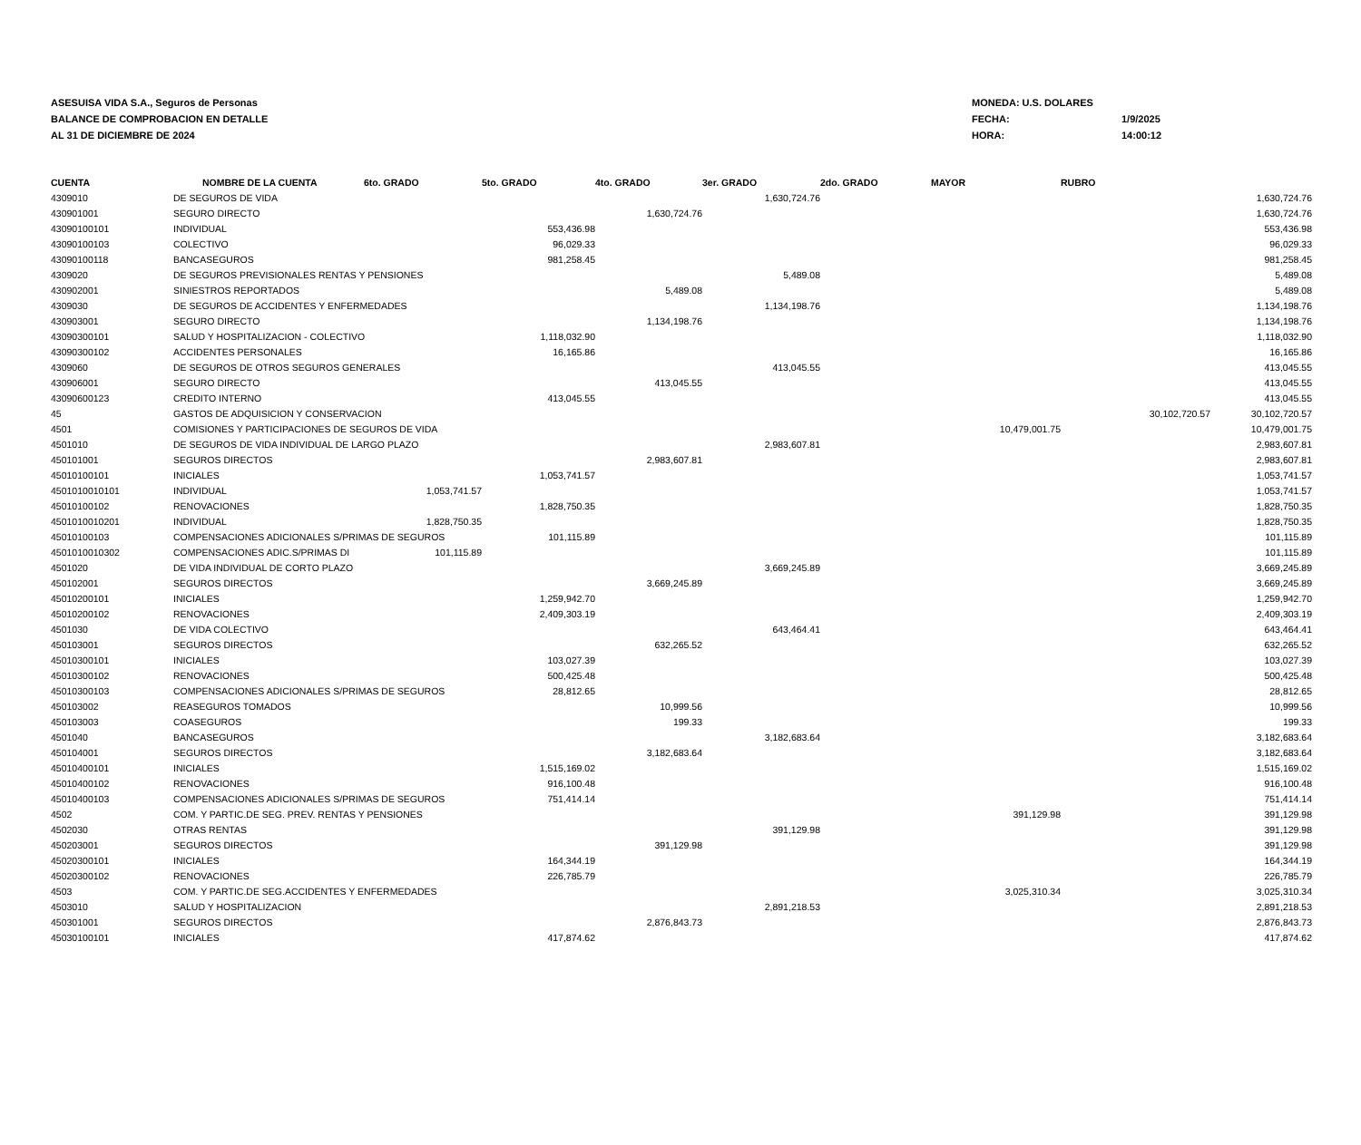ASESUISA VIDA S.A., Seguros de Personas
BALANCE DE COMPROBACION EN DETALLE
AL 31 DE DICIEMBRE DE 2024
MONEDA: U.S. DOLARES
FECHA: 1/9/2025
HORA: 14:00:12
| CUENTA | NOMBRE DE LA CUENTA | 6to. GRADO | 5to. GRADO | 4to. GRADO | 3er. GRADO | 2do. GRADO | MAYOR | RUBRO | |
| --- | --- | --- | --- | --- | --- | --- | --- | --- | --- |
| 4309010 | DE SEGUROS DE VIDA | | | | 1,630,724.76 | | | | 1,630,724.76 |
| 430901001 | SEGURO DIRECTO | | | 1,630,724.76 | | | | | 1,630,724.76 |
| 43090100101 | INDIVIDUAL | | 553,436.98 | | | | | | 553,436.98 |
| 43090100103 | COLECTIVO | | 96,029.33 | | | | | | 96,029.33 |
| 43090100118 | BANCASEGUROS | | 981,258.45 | | | | | | 981,258.45 |
| 4309020 | DE SEGUROS PREVISIONALES RENTAS Y PENSIONES | | | | 5,489.08 | | | | 5,489.08 |
| 430902001 | SINIESTROS REPORTADOS | | | 5,489.08 | | | | | 5,489.08 |
| 4309030 | DE SEGUROS DE ACCIDENTES Y ENFERMEDADES | | | | 1,134,198.76 | | | | 1,134,198.76 |
| 430903001 | SEGURO DIRECTO | | | 1,134,198.76 | | | | | 1,134,198.76 |
| 43090300101 | SALUD Y HOSPITALIZACION - COLECTIVO | | 1,118,032.90 | | | | | | 1,118,032.90 |
| 43090300102 | ACCIDENTES PERSONALES | | 16,165.86 | | | | | | 16,165.86 |
| 4309060 | DE SEGUROS DE OTROS SEGUROS GENERALES | | | | 413,045.55 | | | | 413,045.55 |
| 430906001 | SEGURO DIRECTO | | | 413,045.55 | | | | | 413,045.55 |
| 43090600123 | CREDITO INTERNO | | 413,045.55 | | | | | | 413,045.55 |
| 45 | GASTOS DE ADQUISICION Y CONSERVACION | | | | | | | 30,102,720.57 | 30,102,720.57 |
| 4501 | COMISIONES Y PARTICIPACIONES DE SEGUROS DE VIDA | | | | | | 10,479,001.75 | | 10,479,001.75 |
| 4501010 | DE SEGUROS DE VIDA INDIVIDUAL DE LARGO PLAZO | | | | 2,983,607.81 | | | | 2,983,607.81 |
| 450101001 | SEGUROS DIRECTOS | | | 2,983,607.81 | | | | | 2,983,607.81 |
| 45010100101 | INICIALES | | 1,053,741.57 | | | | | | 1,053,741.57 |
| 4501010010101 | INDIVIDUAL | 1,053,741.57 | | | | | | | 1,053,741.57 |
| 45010100102 | RENOVACIONES | | 1,828,750.35 | | | | | | 1,828,750.35 |
| 4501010010201 | INDIVIDUAL | 1,828,750.35 | | | | | | | 1,828,750.35 |
| 45010100103 | COMPENSACIONES ADICIONALES S/PRIMAS DE SEGUROS | | 101,115.89 | | | | | | 101,115.89 |
| 4501010010302 | COMPENSACIONES ADIC.S/PRIMAS DI | 101,115.89 | | | | | | | 101,115.89 |
| 4501020 | DE VIDA INDIVIDUAL DE CORTO PLAZO | | | | 3,669,245.89 | | | | 3,669,245.89 |
| 450102001 | SEGUROS DIRECTOS | | | 3,669,245.89 | | | | | 3,669,245.89 |
| 45010200101 | INICIALES | | 1,259,942.70 | | | | | | 1,259,942.70 |
| 45010200102 | RENOVACIONES | | 2,409,303.19 | | | | | | 2,409,303.19 |
| 4501030 | DE VIDA COLECTIVO | | | | 643,464.41 | | | | 643,464.41 |
| 450103001 | SEGUROS DIRECTOS | | | 632,265.52 | | | | | 632,265.52 |
| 45010300101 | INICIALES | | 103,027.39 | | | | | | 103,027.39 |
| 45010300102 | RENOVACIONES | | 500,425.48 | | | | | | 500,425.48 |
| 45010300103 | COMPENSACIONES ADICIONALES S/PRIMAS DE SEGUROS | | 28,812.65 | | | | | | 28,812.65 |
| 450103002 | REASEGUROS TOMADOS | | | 10,999.56 | | | | | 10,999.56 |
| 450103003 | COASEGUROS | | | 199.33 | | | | | 199.33 |
| 4501040 | BANCASEGUROS | | | | 3,182,683.64 | | | | 3,182,683.64 |
| 450104001 | SEGUROS DIRECTOS | | | 3,182,683.64 | | | | | 3,182,683.64 |
| 45010400101 | INICIALES | | 1,515,169.02 | | | | | | 1,515,169.02 |
| 45010400102 | RENOVACIONES | | 916,100.48 | | | | | | 916,100.48 |
| 45010400103 | COMPENSACIONES ADICIONALES S/PRIMAS DE SEGUROS | | 751,414.14 | | | | | | 751,414.14 |
| 4502 | COM. Y PARTIC.DE SEG. PREV. RENTAS Y PENSIONES | | | | | | 391,129.98 | | 391,129.98 |
| 4502030 | OTRAS RENTAS | | | | 391,129.98 | | | | 391,129.98 |
| 450203001 | SEGUROS DIRECTOS | | | 391,129.98 | | | | | 391,129.98 |
| 45020300101 | INICIALES | | 164,344.19 | | | | | | 164,344.19 |
| 45020300102 | RENOVACIONES | | 226,785.79 | | | | | | 226,785.79 |
| 4503 | COM. Y PARTIC.DE SEG.ACCIDENTES Y ENFERMEDADES | | | | | | 3,025,310.34 | | 3,025,310.34 |
| 4503010 | SALUD Y HOSPITALIZACION | | | | 2,891,218.53 | | | | 2,891,218.53 |
| 450301001 | SEGUROS DIRECTOS | | | 2,876,843.73 | | | | | 2,876,843.73 |
| 45030100101 | INICIALES | | 417,874.62 | | | | | | 417,874.62 |